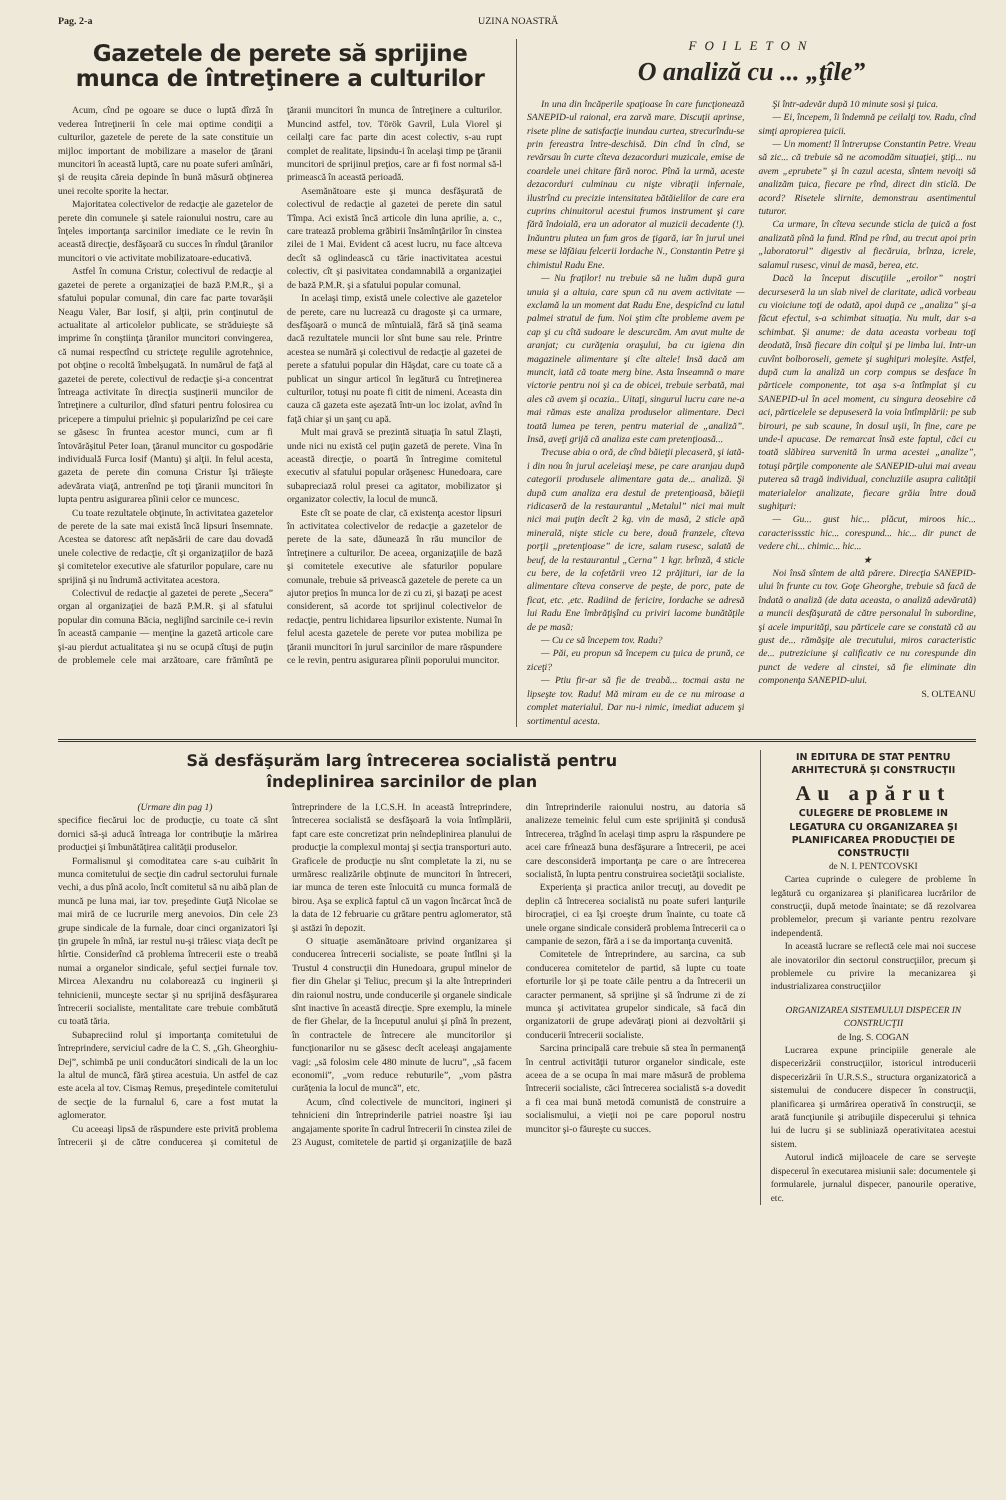Pag. 2-a UZINA NOASTRĂ
Gazetele de perete să sprijine munca de întreţinere a culturilor
Acum, cînd pe ogoare se duce o luptă dîrză în vederea întreţinerii în cele mai optime condiţii a culturilor, gazetele de perete de la sate constituie un mijloc important de mobilizare a maselor de ţărani muncitori în această luptă, care nu poate suferi amînări, şi de reuşita căreia depinde în bună măsură obţinerea unei recolte sporite la hectar.
Majoritatea colectivelor de redacţie ale gazetelor de perete din comunele şi satele raionului nostru, care au înţeles importanţa sarcinilor imediate ce le revin în această direcţie, desfăşoară cu succes în rîndul ţăranilor muncitori o vie activitate mobilizatoare-educativă.
Astfel în comuna Cristur, colectivul de redacţie al gazetei de perete a organizaţiei de bază P.M.R., şi a sfatului popular comunal, din care fac parte tovarăşii Neagu Valer, Bar Iosif, şi alţii, prin conţinutul de actualitate al articolelor publicate, se străduieşte să imprime în conştiinţa ţăranilor muncitori convingerea, că numai respectînd cu stricteţe regulile agrotehnice, pot obţine o recoltă îmbelşugată. In numărul de faţă al gazetei de perete, colectivul de redacţie şi-a concentrat întreaga activitate în direcţia susţinerii muncilor de întreţinere a culturilor, dînd sfaturi pentru folosirea cu pricepere a timpului prielnic şi popularizînd pe cei care se găsesc în fruntea acestor munci, cum ar fi întovărăşitul Peter Ioan, ţăranul muncitor cu gospodărie individuală Furca Iosif (Mantu) şi alţii. In felul acesta, gazeta de perete din comuna Cristur îşi trăieşte adevărata viaţă, antrenînd pe toţi ţăranii muncitori în lupta pentru asigurarea pîinii celor ce muncesc.
Cu toate rezultatele obţinute, în activitatea gazetelor de perete de la sate mai există încă lipsuri însemnate. Acestea se datoresc atît nepăsării de care dau dovadă unele colective de redacţie, cît şi organizaţiilor de bază şi comitetelor executive ale sfaturilor populare, care nu sprijină şi nu îndrumă activitatea acestora.
Colectivul de redacţie al gazetei de perete „Secera” organ al organizaţiei de bază P.M.R. şi al sfatului popular din comuna Băcia, neglijînd sarcinile ce-i revin în această campanie — menţine la gazetă articole care şi-au pierdut actualitatea şi nu se ocupă cîtuşi de puţin de problemele cele mai arzătoare, care frămîntă pe ţăranii muncitori în munca de întreţinere a culturilor. Muncind astfel, tov. Török Gavril, Lula Viorel şi ceilalţi care fac parte din acest colectiv, s-au rupt complet de realitate, lipsindu-i în acelaşi timp pe ţăranii muncitori de sprijinul preţios, care ar fi fost normal să-l primească în această perioadă.
Asemănătoare este şi munca desfăşurată de colectivul de redacţie al gazetei de perete din satul Tîmpa. Aci există încă articole din luna aprilie, a. c., care tratează problema grăbirii însămînţărilor în cinstea zilei de 1 Mai. Evident că acest lucru, nu face altceva decît să oglindească cu tărie inactivitatea acestui colectiv, cît şi pasivitatea condamnabilă a organizaţiei de bază P.M.R. şi a sfatului popular comunal.
In acelaşi timp, există unele colective ale gazetelor de perete, care nu lucrează cu dragoste şi ca urmare, desfăşoară o muncă de mîntuială, fără să ţină seama dacă rezultatele muncii lor sînt bune sau rele. Printre acestea se numără şi colectivul de redacţie al gazetei de perete a sfatului popular din Hăşdat, care cu toate că a publicat un singur articol în legătură cu întreţinerea culturilor, totuşi nu poate fi citit de nimeni. Aceasta din cauza că gazeta este aşezată într-un loc izolat, avînd în faţă chiar şi un şanţ cu apă.
Mult mai gravă se prezintă situaţia în satul Zlaşti, unde nici nu există cel puţin gazetă de perete. Vina în această direcţie, o poartă în întregime comitetul executiv al sfatului popular orăşenesc Hunedoara, care subapreciază rolul presei ca agitator, mobilizator şi organizator colectiv, la locul de muncă.
Este cît se poate de clar, că existenţa acestor lipsuri în activitatea colectivelor de redacţie a gazetelor de perete de la sate, dăunează în rău muncilor de întreţinere a culturilor. De aceea, organizaţiile de bază şi comitetele executive ale sfaturilor populare comunale, trebuie să privească gazetele de perete ca un ajutor preţios în munca lor de zi cu zi, şi bazaţi pe acest considerent, să acorde tot sprijinul colectivelor de redacţie, pentru lichidarea lipsurilor existente. Numai în felul acesta gazetele de perete vor putea mobiliza pe ţăranii muncitori în jurul sarcinilor de mare răspundere ce le revin, pentru asigurarea pîinii poporului muncitor.
FOILETON
O analiză cu ... „ţîle”
In una din încăperile spaţioase în care funcţionează SANEPID-ul raional, era zarvă mare. Discuţii aprinse, risete pline de satisfacţie inundau curtea, strecurîndu-se prin fereastra între-deschisă. Din cînd în cînd, se revărsau în curte cîteva dezacorduri muzicale, emise de coardele unei chitare fără noroc. Pînă la urmă, aceste dezacorduri culminau cu nişte vibraţii infernale, ilustrînd cu precizie intensitatea bătăielilor de care era cuprins chinuitorul acestui frumos instrument şi care fără îndoială, era un adorator al muzicii decadente (!). Inăuntru plutea un fum gros de ţigară, iar în jurul unei mese se lăfăiau felcerii Iordache N., Constantin Petre şi chimistul Radu Ene.
— Nu fraţilor! nu trebuie să ne luăm după gura unuia şi a altuia, care spun că nu avem activitate — exclamă la un moment dat Radu Ene, despicînd cu latul palmei stratul de fum. Noi ştim cîte probleme avem pe cap şi cu cîtă sudoare le descurcăm. Am avut multe de aranjat; cu curăţenia oraşului, ba cu igiena din magazinele alimentare şi cîte altele! Insă dacă am muncit, iată că toate merg bine. Asta înseamnă o mare victorie pentru noi şi ca de obicei, trebuie serbată, mai ales că avem şi ocazia.. Uitaţi, singurul lucru care ne-a mai rămas este analiza produselor alimentare. Deci toată lumea pe teren, pentru material de „analiză”. Insă, aveţi grijă că analiza este cam pretenţioasă...
Trecuse abia o oră, de cînd băieţii plecaseră, şi iată-i din nou în jurul aceleiaşi mese, pe care aranjau după categorii produsele alimentare gata de... analiză. Şi după cum analiza era destul de pretenţioasă, băieţii ridicaseră de la restaurantul „Metalul” nici mai mult nici mai puţin decît 2 kg. vin de masă, 2 sticle apă minerală, nişte sticle cu bere, două franzele, cîteva porţii „pretenţioase” de icre, salam rusesc, salată de beuf, de la restaurantul „Cerna” 1 kgr. brînză, 4 sticle cu bere, de la cofetării vreo 12 prăjituri, iar de la alimentare cîteva conserve de peşte, de porc, pate de ficat, etc. ,etc. Radiind de fericire, Iordache se adresă lui Radu Ene îmbrăţişînd cu priviri lacome bunătăţile de pe masă:
— Cu ce să începem tov. Radu?
— Păi, eu propun să începem cu ţuica de prună, ce ziceţi?
— Ptiu fir-ar să fie de treabă... tocmai asta ne lipseşte tov. Radu! Mă miram eu de ce nu miroase a complet materialul. Dar nu-i nimic, imediat aducem şi sortimentul acesta.
Şi într-adevăr după 10 minute sosi şi ţuica.
— Ei, începem, îi îndemnă pe ceilalţi tov. Radu, cînd simţi apropierea ţuicii.
— Un moment! îl întrerupse Constantin Petre. Vreau să zic... că trebuie să ne acomodăm situaţiei, ştiţi... nu avem „eprubete” şi în cazul acesta, sîntem nevoiţi să analizăm ţuica, fiecare pe rînd, direct din sticlă. De acord? Risetele slirnite, demonstrau asentimentul tuturor.
Ca urmare, în cîteva secunde sticla de ţuică a fost analizată pînă la fund. Rînd pe rînd, au trecut apoi prin „laboratorul” digestiv al fiecăruia, brînza, icrele, salamul rusesc, vinul de masă, berea, etc.
Dacă la început discuţiile „eroilor” noştri decurseseră la un slab nivel de claritate, adică vorbeau cu vioiciune toţi de odată, apoi după ce „analiza” şi-a făcut efectul, s-a schimbat situaţia. Nu mult, dar s-a schimbat. Şi anume: de data aceasta vorbeau toţi deodată, însă fiecare din colţul şi pe limba lui. Intr-un cuvînt bolboroseli, gemete şi sughiţuri moleşite. Astfel, după cum la analiză un corp compus se desface în părticele componente, tot aşa s-a întîmplat şi cu SANEPID-ul în acel moment, cu singura deosebire că aci, părticelele se depuseseră la voia întîmplării: pe sub birouri, pe sub scaune, în dosul uşii, în fine, care pe unde-l apucase. De remarcat însă este faptul, căci cu toată slăbirea survenită în urma acestei „analize”, totuşi părţile componente ale SANEPID-ului mai aveau puterea să tragă individual, concluziile asupra calităţii materialelor analizate, fiecare grăia între două sughiţuri:
— Gu... gust hic... plăcut, miroos hic... caracterissstic hic... corespund... hic... dir punct de vedere chi... chimic... hic...
★
Noi însă sîntem de altă părere. Direcţia SANEPID-ului în frunte cu tov. Goţe Gheorghe, trebuie să facă de îndată o analiză (de data aceasta, o analiză adevărată) a muncii desfăşurată de către personalul în subordine, şi acele impurităţi, sau părticele care se constată că au gust de... rămăşiţe ale trecutului, miros caracteristic de... putreziciune şi calificativ ce nu corespunde din punct de vedere al cinstei, să fie eliminate din componenţa SANEPID-ului.
S. OLTEANU
Să desfăşurăm larg întrecerea socialistă pentru
îndeplinirea sarcinilor de plan
(Urmare din pag 1)
specifice fiecărui loc de producţie, cu toate că sînt dornici să-şi aducă întreaga lor contribuţie la mărirea producţiei şi îmbunătăţirea calităţii produselor.
Formalismul şi comoditatea care s-au cuibărit în munca comitetului de secţie din cadrul sectorului furnale vechi, a dus pînă acolo, încît comitetul să nu aibă plan de muncă pe luna mai, iar tov. preşedinte Guţă Nicolae se mai miră de ce lucrurile merg anevoios. Din cele 23 grupe sindicale de la furnale, doar cinci organizatori îşi ţin grupele în mînă, iar restul nu-şi trăiesc viaţa decît pe hîrtie. Considerînd că problema întrecerii este o treabă numai a organelor sindicale, şeful secţiei furnale tov. Mircea Alexandru nu colaborează cu inginerii şi tehnicienii, munceşte sectar şi nu sprijină desfăşurarea întrecerii socialiste, mentalitate care trebuie combătută cu toată tăria.
Subapreciind rolul şi importanţa comitetului de întreprindere, serviciul cadre de la C. S. „Gh. Gheorghiu-Dej”, schimbă pe unii conducători sindicali de la un loc la altul de muncă, fără ştirea acestuia. Un astfel de caz este acela al tov. Cismaş Remus, preşedintele comitetului de secţie de la furnalul 6, care a fost mutat la aglomerator.
Cu aceeaşi lipsă de răspundere este privită problema întrecerii şi de către conducerea şi comitetul de întreprindere de la I.C.S.H. In această întreprindere, întrecerea socialistă se desfăşoară la voia întîmplării, fapt care este concretizat prin neîndeplinirea planului de producţie la complexul montaj şi secţia transporturi auto. Graficele de producţie nu sînt completate la zi, nu se urmăresc realizările obţinute de muncitori în întreceri, iar munca de teren este înlocuită cu munca formală de birou. Aşa se explică faptul că un vagon încărcat încă de la data de 12 februarie cu grătare pentru aglomerator, stă şi astăzi în depozit.
O situaţie asemănătoare privind organizarea şi conducerea întrecerii socialiste, se poate întîlni şi la Trustul 4 construcţii din Hunedoara, grupul minelor de fier din Ghelar şi Teliuc, precum şi la alte întreprinderi din raionul nostru, unde conducerile şi organele sindicale sînt inactive în această direcţie. Spre exemplu, la minele de fier Ghelar, de la începutul anului şi pînă în prezent, în contractele de întrecere ale muncitorilor şi funcţionarilor nu se găsesc decît aceleaşi angajamente vagi: „să folosim cele 480 minute de lucru”, „să facem economii”, „vom reduce rebuturile”, „vom păstra curăţenia la locul de muncă”, etc.
Acum, cînd colectivele de muncitori, ingineri şi tehnicieni din întreprinderile patriei noastre îşi iau angajamente sporite în cadrul întrecerii în cinstea zilei de 23 August, comitetele de partid şi organizaţiile de bază din întreprinderile raionului nostru, au datoria să analizeze temeinic felul cum este sprijinită şi condusă întrecerea, trăgînd în acelaşi timp aspru la răspundere pe acei care frînează buna desfăşurare a întrecerii, pe acei care desconsideră importanţa pe care o are întrecerea socialistă, în lupta pentru construirea societăţii socialiste.
Experienţa şi practica anilor trecuţi, au dovedit pe deplin că întrecerea socialistă nu poate suferi lanţurile birocraţiei, ci ea îşi croeşte drum înainte, cu toate că unele organe sindicale consideră problema întrecerii ca o campanie de sezon, fără a i se da importanţa cuvenită.
Comitetele de întreprindere, au sarcina, ca sub conducerea comitetelor de partid, să lupte cu toate eforturile lor şi pe toate căile pentru a da întrecerii un caracter permanent, să sprijine şi să îndrume zi de zi munca şi activitatea grupelor sindicale, să facă din organizatorii de grupe adevăraţi pioni ai dezvoltării şi conducerii întrecerii socialiste.
Sarcina principală care trebuie să stea în permanenţă în centrul activităţii tuturor organelor sindicale, este aceea de a se ocupa în mai mare măsură de problema întrecerii socialiste, căci întrecerea socialistă s-a dovedit a fi cea mai bună metodă comunistă de construire a socialismului, a vieţii noi pe care poporul nostru muncitor şi-o făureşte cu succes.
IN EDITURA DE STAT PENTRU ARHITECTURĂ ŞI CONSTRUCŢII
Au apărut
CULEGERE DE PROBLEME IN LEGATURA CU ORGANIZAREA ŞI PLANIFICAREA PRODUCŢIEI DE CONSTRUCŢII
de N. I. PENTCOVSKI
Cartea cuprinde o culegere de probleme în legătură cu organizarea şi planificarea lucrărilor de construcţii, după metode înaintate; se dă rezolvarea problemelor, precum şi variante pentru rezolvare independentă.
In această lucrare se reflectă cele mai noi succese ale inovatorilor din sectorul construcţiilor, precum şi problemele cu privire la mecanizarea şi industrializarea construcţiilor
ORGANIZAREA SISTEMULUI DISPECER IN CONSTRUCŢII
de Ing. S. COGAN
Lucrarea expune principiile generale ale dispecerizării construcţiilor, istoricul introducerii dispecerizării în U.R.S.S., structura organizatorică a sistemului de conducere dispecer în construcţii, planificarea şi urmărirea operativă în construcţii, se arată funcţiunile şi atribuţiile dispecerului şi tehnica lui de lucru şi se subliniază operativitatea acestui sistem.
Autorul indică mijloacele de care se serveşte dispecerul în executarea misiunii sale: documentele şi formularele, jurnalul dispecer, panourile operative, etc.